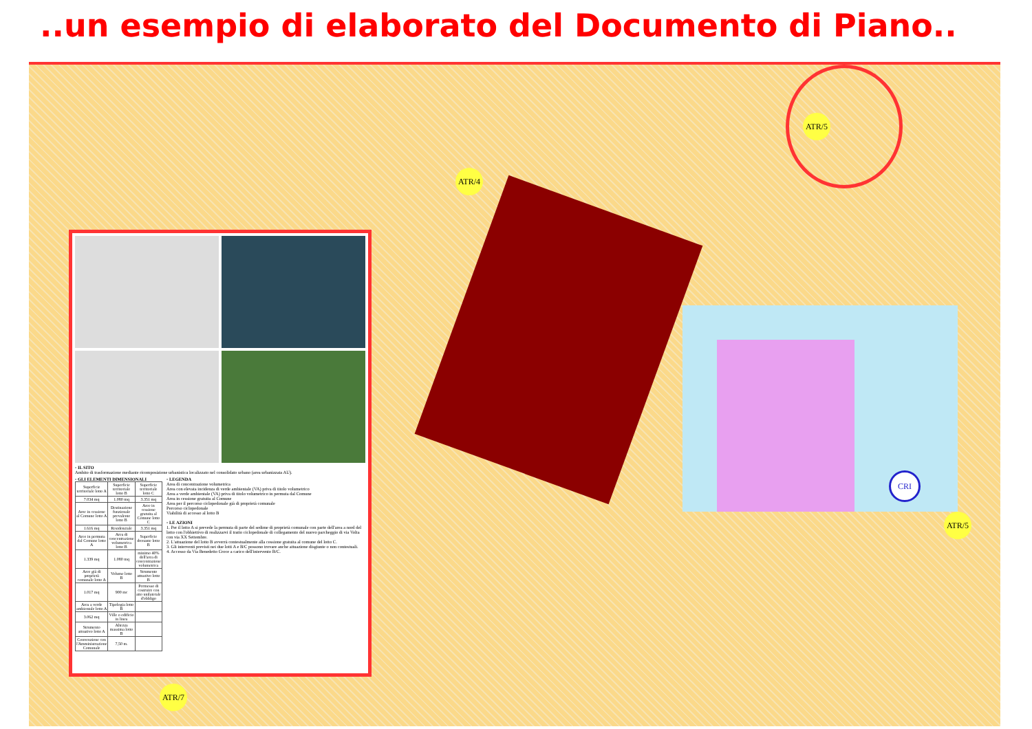..un esempio di elaborato del Documento di Piano..
ATR/5
ATR/4
ATR/7
ATR/5
CRI
▫ IL SITO
Ambito di trasformazione mediante ricomposizione urbanistica localizzato nel consolidato urbano (area urbanizzata AU).
▫ GLI ELEMENTI DIMENSIONALI
| Superficie territoriale lotto A | Superficie territoriale lotto B | Superficie territoriale lotto C |
| 7.034 mq | 1.080 mq | 3.351 mq |
| Aree in cessione al Comune lotto A | Destinazione funzionale prevalente lotto B | Aree in cessione gratuita al Comune lotto C |
| 1.616 mq | Residenziale | 3.351 mq |
| Aree in permuta dal Comune lotto A | Area di concentrazione volumetrica lotto B | Superficie drenante lotto B |
| 1.339 mq | 1.080 mq | minimo 40% dell'area di concentrazione volumetrica |
| Aree già di proprietà comunale lotto A | Volume lotto B | Strumento attuativo lotto B |
| 1.017 mq | 900 mc | Permesso di costruire con atto unilaterale d'obbligo |
| Area a verde ambientale lotto A | Tipologia lotto B | |
| 3.062 mq | Ville o edificio in linea | |
| Strumento attuativo lotto A | Altezza massima lotto B | |
| Convenzione con l'Amministrazione Comunale | 7,50 m. | |
▫ LEGENDA
Area di concentrazione volumetrica
Area con elevata incidenza di verde ambientale (VA) priva di titolo volumetrico
Area a verde ambientale (VA) priva di titolo volumetrico in permuta dal Comune
Area in cessione gratuita al Comune
Area per il percorso ciclopedonale già di proprietà comunale
Percorso ciclopedonale
Viabilità di accesso al lotto B
▫ LE AZIONI
1. Per il lotto A si prevede la permuta di parte del sedime di proprietà comunale con parte dell'area a nord del lotto con l'obbiettivo di realizzarvi il tratto ciclopedonale di collegamento del nuovo parcheggio di via Volta con via XX Settembre.
2. L'attuazione del lotto B avverrà contestualmente alla cessione gratuita al comune del lotto C.
3. Gli interventi previsti nei due lotti A e B/C possono trovare anche attuazione disgiunte o non contestuali.
4. Accesso da Via Benedetto Croce a carico dell'intervento B/C.